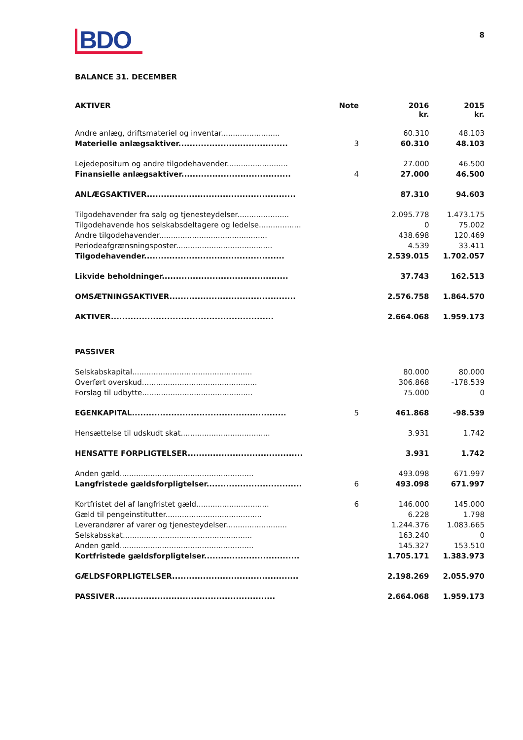BDO
8
BALANCE 31. DECEMBER
| AKTIVER | Note | 2016 kr. | 2015 kr. |
| --- | --- | --- | --- |
| Andre anlæg, driftsmateriel og inventar......................... | | 60.310 | 48.103 |
| Materielle anlægsaktiver....................................... | 3 | 60.310 | 48.103 |
| Lejedepositum og andre tilgodehavender.......................... | | 27.000 | 46.500 |
| Finansielle anlægsaktiver....................................... | 4 | 27.000 | 46.500 |
| ANLÆGSAKTIVER..................................................... | | 87.310 | 94.603 |
| Tilgodehavender fra salg og tjenesteydelser...................... | | 2.095.778 | 1.473.175 |
| Tilgodehavende hos selskabsdeltagere og ledelse.................. | | 0 | 75.002 |
| Andre tilgodehavender.............................................. | | 438.698 | 120.469 |
| Periodeafgrænsningsposter......................................... | | 4.539 | 33.411 |
| Tilgodehavender.................................................. | | 2.539.015 | 1.702.057 |
| Likvide beholdninger............................................. | | 37.743 | 162.513 |
| OMSÆTNINGSAKTIVER............................................. | | 2.576.758 | 1.864.570 |
| AKTIVER.......................................................... | | 2.664.068 | 1.959.173 |
| PASSIVER | | | |
| Selskabskapital................................................... | | 80.000 | 80.000 |
| Overført overskud................................................. | | 306.868 | -178.539 |
| Forslag til udbytte............................................... | | 75.000 | 0 |
| EGENKAPITAL....................................................... | 5 | 461.868 | -98.539 |
| Hensættelse til udskudt skat...................................... | | 3.931 | 1.742 |
| HENSATTE FORPLIGTELSER......................................... | | 3.931 | 1.742 |
| Anden gæld......................................................... | | 493.098 | 671.997 |
| Langfristede gældsforpligtelser.................................. | 6 | 493.098 | 671.997 |
| Kortfristet del af langfristet gæld............................... | 6 | 146.000 | 145.000 |
| Gæld til pengeinstitutter......................................... | | 6.228 | 1.798 |
| Leverandører af varer og tjenesteydelser.......................... | | 1.244.376 | 1.083.665 |
| Selskabsskat....................................................... | | 163.240 | 0 |
| Anden gæld......................................................... | | 145.327 | 153.510 |
| Kortfristede gældsforpligtelser.................................. | | 1.705.171 | 1.383.973 |
| GÆLDSFORPLIGTELSER............................................. | | 2.198.269 | 2.055.970 |
| PASSIVER......................................................... | | 2.664.068 | 1.959.173 |